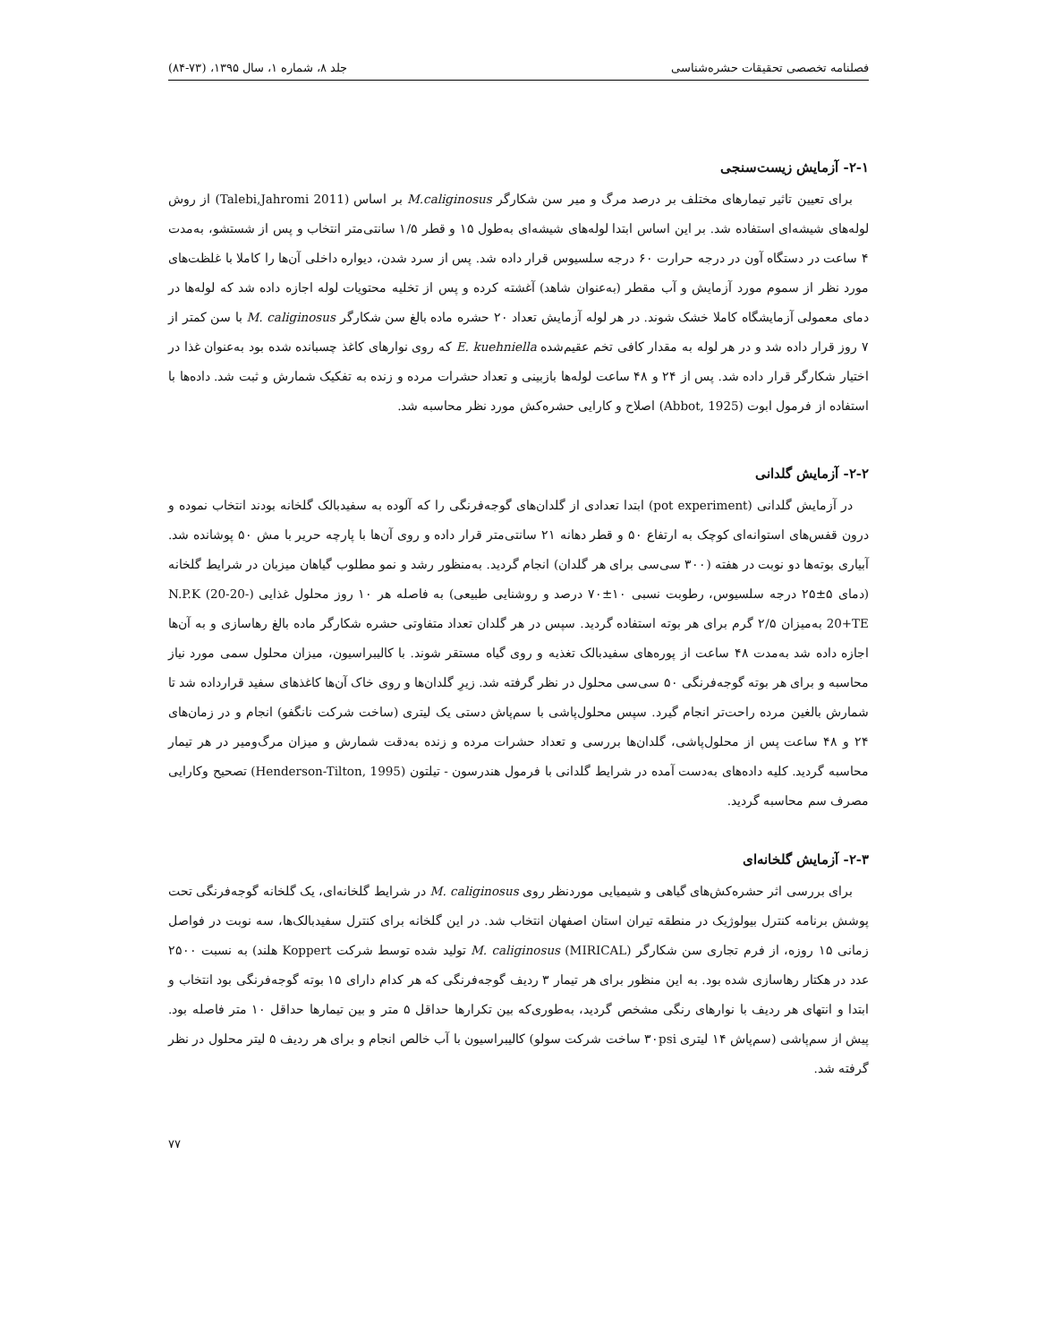فصلنامه تخصصی تحقیقات حشره‌شناسی جلد ۸، شماره ۱، سال ۱۳۹۵، (۷۳-۸۴)
۲-۱- آزمایش زیست‌سنجی
برای تعیین تاثیر تیمارهای مختلف بر درصد مرگ و میر سن شکارگر M.caliginosus بر اساس (Talebi,Jahromi 2011) از روش لوله‌های شیشه‌ای استفاده شد. بر این اساس ابتدا لوله‌های شیشه‌ای به‌طول ۱۵ و قطر ۱/۵ سانتی‌متر انتخاب و پس از شستشو، به‌مدت ۴ ساعت در دستگاه آون در درجه حرارت ۶۰ درجه سلسیوس قرار داده شد. پس از سرد شدن، دیواره داخلی آن‌ها را کاملا با غلظت‌های مورد نظر از سموم مورد آزمایش و آب مقطر (به‌عنوان شاهد) آغشته کرده و پس از تخلیه محتویات لوله اجازه داده شد که لوله‌ها در دمای معمولی آزمایشگاه کاملا خشک شوند. در هر لوله آزمایش تعداد ۲۰ حشره ماده بالغ سن شکارگر M. caliginosus با سن کمتر از ۷ روز قرار داده شد و در هر لوله به مقدار کافی تخم عقیم‌شده E. kuehniella که روی نوارهای کاغذ چسبانده شده بود به‌عنوان غذا در اختیار شکارگر قرار داده شد. پس از ۲۴ و ۴۸ ساعت لوله‌ها بازبینی و تعداد حشرات مرده و زنده به تفکیک شمارش و ثبت شد. داده‌ها با استفاده از فرمول ابوت (Abbot, 1925) اصلاح و کارایی حشره‌کش مورد نظر محاسبه شد.
۲-۲- آزمایش گلدانی
در آزمایش گلدانی (pot experiment) ابتدا تعدادی از گلدان‌های گوجه‌فرنگی را که آلوده به سفیدبالک گلخانه بودند انتخاب نموده و درون قفس‌های استوانه‌ای کوچک به ارتفاع ۵۰ و قطر دهانه ۲۱ سانتی‌متر قرار داده و روی آن‌ها با پارچه حریر با مش ۵۰ پوشانده شد. آبیاری بوته‌ها دو نوبت در هفته (۳۰۰ سی‌سی برای هر گلدان) انجام گردید. به‌منظور رشد و نمو مطلوب گیاهان میزبان در شرایط گلخانه (دمای ۵±۲۵ درجه سلسیوس، رطوبت نسبی ۱۰±۷۰ درصد و روشنایی طبیعی) به فاصله هر ۱۰ روز محلول غذایی (N.P.K (20-20-20+TE به‌میزان ۲/۵ گرم برای هر بوته استفاده گردید. سپس در هر گلدان تعداد متفاوتی حشره شکارگر ماده بالغ رهاسازی و به آن‌ها اجازه داده شد به‌مدت ۴۸ ساعت از پوره‌های سفیدبالک تغذیه و روی گیاه مستقر شوند. با کالیبراسیون، میزان محلول سمی مورد نیاز محاسبه و برای هر بوته گوجه‌فرنگی ۵۰ سی‌سی محلول در نظر گرفته شد. زیرِ گلدان‌ها و روی خاک آن‌ها کاغذهای سفید قرارداده شد تا شمارش بالغین مرده راحت‌تر انجام گیرد. سپس محلول‌پاشی با سم‌پاش دستی یک لیتری (ساخت شرکت نانگفو) انجام و در زمان‌های ۲۴ و ۴۸ ساعت پس از محلول‌پاشی، گلدان‌ها بررسی و تعداد حشرات مرده و زنده به‌دقت شمارش و میزان مرگ‌ومیر در هر تیمار محاسبه گردید. کلیه داده‌های به‌دست آمده در شرایط گلدانی با فرمول هندرسون - تیلتون (Henderson-Tilton, 1995) تصحیح وکارایی مصرف سم محاسبه گردید.
۲-۳- آزمایش گلخانه‌ای
برای بررسی اثر حشره‌کش‌های گیاهی و شیمیایی موردنظر روی M. caliginosus در شرایط گلخانه‌ای، یک گلخانه گوجه‌فرنگی تحت پوشش برنامه کنترل بیولوژیک در منطقه تیران استان اصفهان انتخاب شد. در این گلخانه برای کنترل سفیدبالک‌ها، سه نوبت در فواصل زمانی ۱۵ روزه، از فرم تجاری سن شکارگر M. caliginosus (MIRICAL) تولید شده توسط شرکت Koppert هلند) به نسبت ۲۵۰۰ عدد در هکتار رهاسازی شده بود. به این منظور برای هر تیمار ۳ ردیف گوجه‌فرنگی که هر کدام دارای ۱۵ بوته گوجه‌فرنگی بود انتخاب و ابتدا و انتهای هر ردیف با نوارهای رنگی مشخص گردید، به‌طوری‌که بین تکرارها حداقل ۵ متر و بین تیمارها حداقل ۱۰ متر فاصله بود. پیش از سم‌پاشی (سم‌پاش ۱۴ لیتری ۳۰psi ساخت شرکت سولو) کالیبراسیون با آب خالص انجام و برای هر ردیف ۵ لیتر محلول در نظر گرفته شد.
۷۷